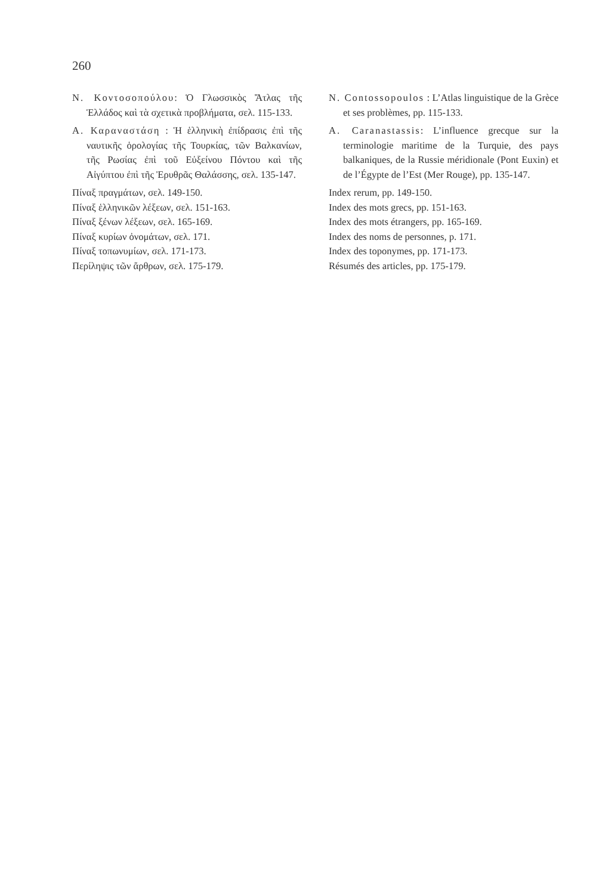260
Ν. Κοντοσοπούλου: Ὁ Γλωσσικὸς Ἄτλας τῆς Ἑλλάδος καὶ τὰ σχετικὰ προβλήματα, σελ. 115-133.
Α. Καραναστάση : Ἡ ἑλληνικὴ ἐπίδρασις ἐπὶ τῆς ναυτικῆς ὁρολογίας τῆς Τουρκίας, τῶν Βαλκανίων, τῆς Ρωσίας ἐπὶ τοῦ Εὐξείνου Πόντου καὶ τῆς Αἰγύπτου ἐπὶ τῆς Ἐρυθρᾶς Θαλάσσης, σελ. 135-147.
Πίναξ πραγμάτων, σελ. 149-150.
Πίναξ ἑλληνικῶν λέξεων, σελ. 151-163.
Πίναξ ξένων λέξεων, σελ. 165-169.
Πίναξ κυρίων ὀνομάτων, σελ. 171.
Πίναξ τοπωνυμίων, σελ. 171-173.
Περίληψις τῶν ἄρθρων, σελ. 175-179.
N. Contossopoulos : L’Atlas linguistique de la Grèce et ses problèmes, pp. 115-133.
A. Caranastassis: L’influence grecque sur la terminologie maritime de la Turquie, des pays balkaniques, de la Russie méridionale (Pont Euxin) et de l’Égypte de l’Est (Mer Rouge), pp. 135-147.
Index rerum, pp. 149-150.
Index des mots grecs, pp. 151-163.
Index des mots étrangers, pp. 165-169.
Index des noms de personnes, p. 171.
Index des toponymes, pp. 171-173.
Résumés des articles, pp. 175-179.